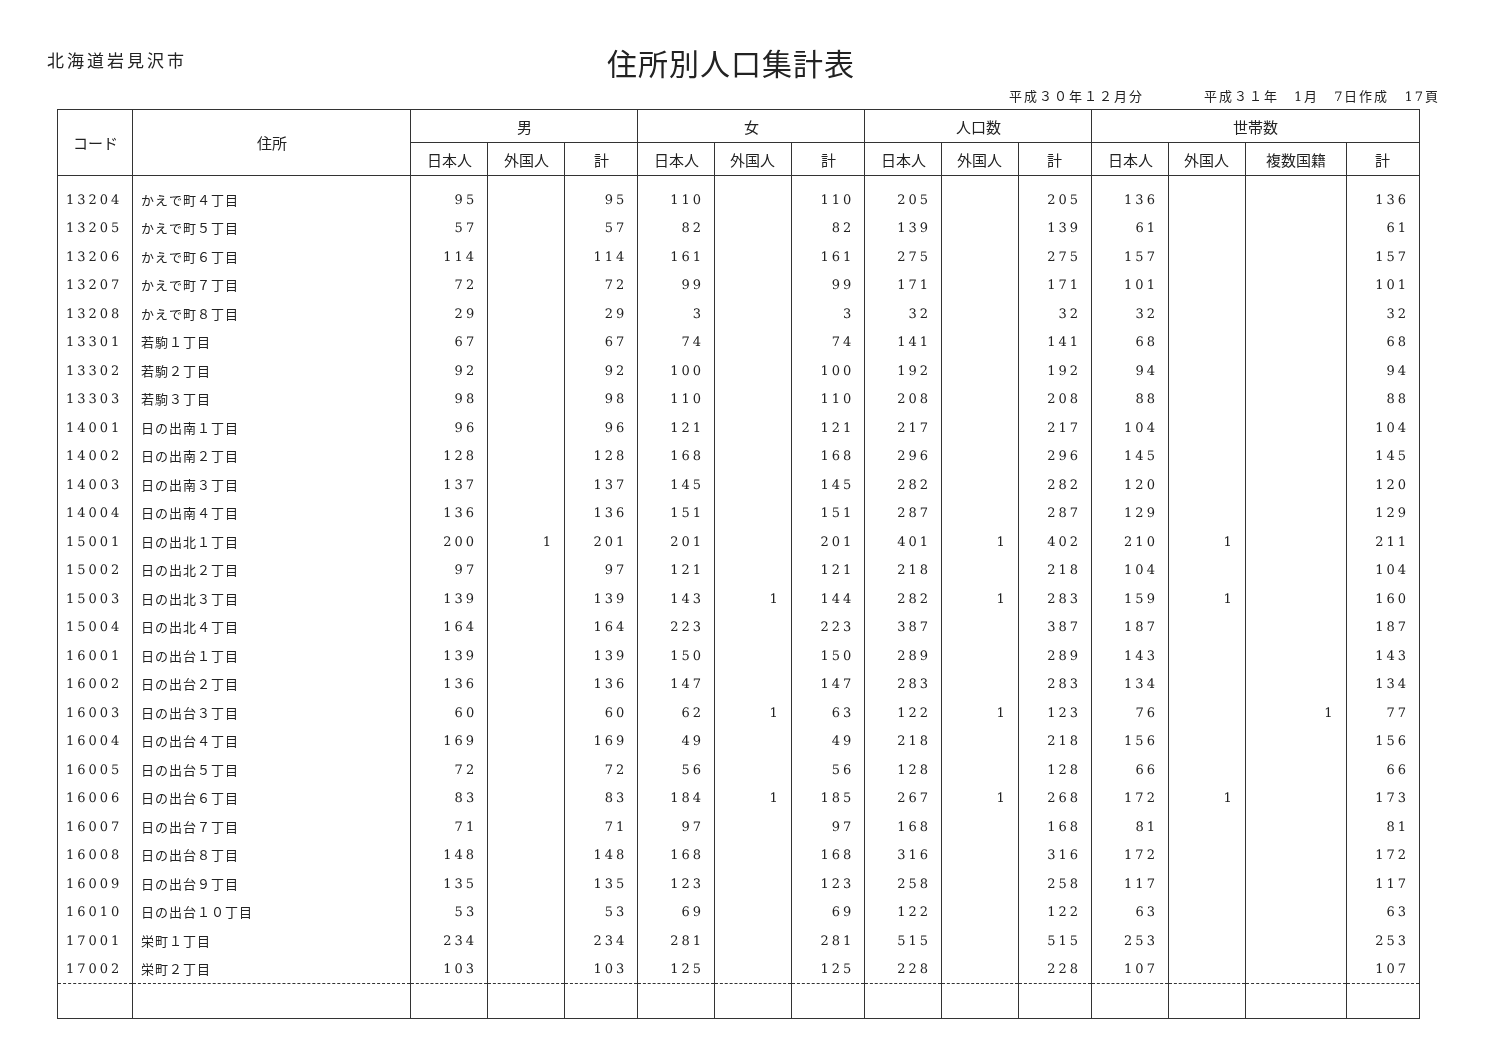北海道岩見沢市
住所別人口集計表
平成３０年１２月分　　　　平成３１年　1月　7日作成　17頁
| コード | 住所 | 男 | | | 女 | | | 人口数 | | | 世帯数 | | | |
| --- | --- | --- | --- | --- | --- | --- | --- | --- | --- | --- | --- | --- | --- | --- |
| | | 日本人 | 外国人 | 計 | 日本人 | 外国人 | 計 | 日本人 | 外国人 | 計 | 日本人 | 外国人 | 複数国籍 | 計 |
| 13204 | かえで町４丁目 | 95 | | 95 | 110 | | 110 | 205 | | 205 | 136 | | | 136 |
| 13205 | かえで町５丁目 | 57 | | 57 | 82 | | 82 | 139 | | 139 | 61 | | | 61 |
| 13206 | かえで町６丁目 | 114 | | 114 | 161 | | 161 | 275 | | 275 | 157 | | | 157 |
| 13207 | かえで町７丁目 | 72 | | 72 | 99 | | 99 | 171 | | 171 | 101 | | | 101 |
| 13208 | かえで町８丁目 | 29 | | 29 | 3 | | 3 | 32 | | 32 | 32 | | | 32 |
| 13301 | 若駒１丁目 | 67 | | 67 | 74 | | 74 | 141 | | 141 | 68 | | | 68 |
| 13302 | 若駒２丁目 | 92 | | 92 | 100 | | 100 | 192 | | 192 | 94 | | | 94 |
| 13303 | 若駒３丁目 | 98 | | 98 | 110 | | 110 | 208 | | 208 | 88 | | | 88 |
| 14001 | 日の出南１丁目 | 96 | | 96 | 121 | | 121 | 217 | | 217 | 104 | | | 104 |
| 14002 | 日の出南２丁目 | 128 | | 128 | 168 | | 168 | 296 | | 296 | 145 | | | 145 |
| 14003 | 日の出南３丁目 | 137 | | 137 | 145 | | 145 | 282 | | 282 | 120 | | | 120 |
| 14004 | 日の出南４丁目 | 136 | | 136 | 151 | | 151 | 287 | | 287 | 129 | | | 129 |
| 15001 | 日の出北１丁目 | 200 | 1 | 201 | 201 | | 201 | 401 | 1 | 402 | 210 | 1 | | 211 |
| 15002 | 日の出北２丁目 | 97 | | 97 | 121 | | 121 | 218 | | 218 | 104 | | | 104 |
| 15003 | 日の出北３丁目 | 139 | | 139 | 143 | 1 | 144 | 282 | 1 | 283 | 159 | 1 | | 160 |
| 15004 | 日の出北４丁目 | 164 | | 164 | 223 | | 223 | 387 | | 387 | 187 | | | 187 |
| 16001 | 日の出台１丁目 | 139 | | 139 | 150 | | 150 | 289 | | 289 | 143 | | | 143 |
| 16002 | 日の出台２丁目 | 136 | | 136 | 147 | | 147 | 283 | | 283 | 134 | | | 134 |
| 16003 | 日の出台３丁目 | 60 | | 60 | 62 | 1 | 63 | 122 | 1 | 123 | 76 | | 1 | 77 |
| 16004 | 日の出台４丁目 | 169 | | 169 | 49 | | 49 | 218 | | 218 | 156 | | | 156 |
| 16005 | 日の出台５丁目 | 72 | | 72 | 56 | | 56 | 128 | | 128 | 66 | | | 66 |
| 16006 | 日の出台６丁目 | 83 | | 83 | 184 | 1 | 185 | 267 | 1 | 268 | 172 | 1 | | 173 |
| 16007 | 日の出台７丁目 | 71 | | 71 | 97 | | 97 | 168 | | 168 | 81 | | | 81 |
| 16008 | 日の出台８丁目 | 148 | | 148 | 168 | | 168 | 316 | | 316 | 172 | | | 172 |
| 16009 | 日の出台９丁目 | 135 | | 135 | 123 | | 123 | 258 | | 258 | 117 | | | 117 |
| 16010 | 日の出台１０丁目 | 53 | | 53 | 69 | | 69 | 122 | | 122 | 63 | | | 63 |
| 17001 | 栄町１丁目 | 234 | | 234 | 281 | | 281 | 515 | | 515 | 253 | | | 253 |
| 17002 | 栄町２丁目 | 103 | | 103 | 125 | | 125 | 228 | | 228 | 107 | | | 107 |